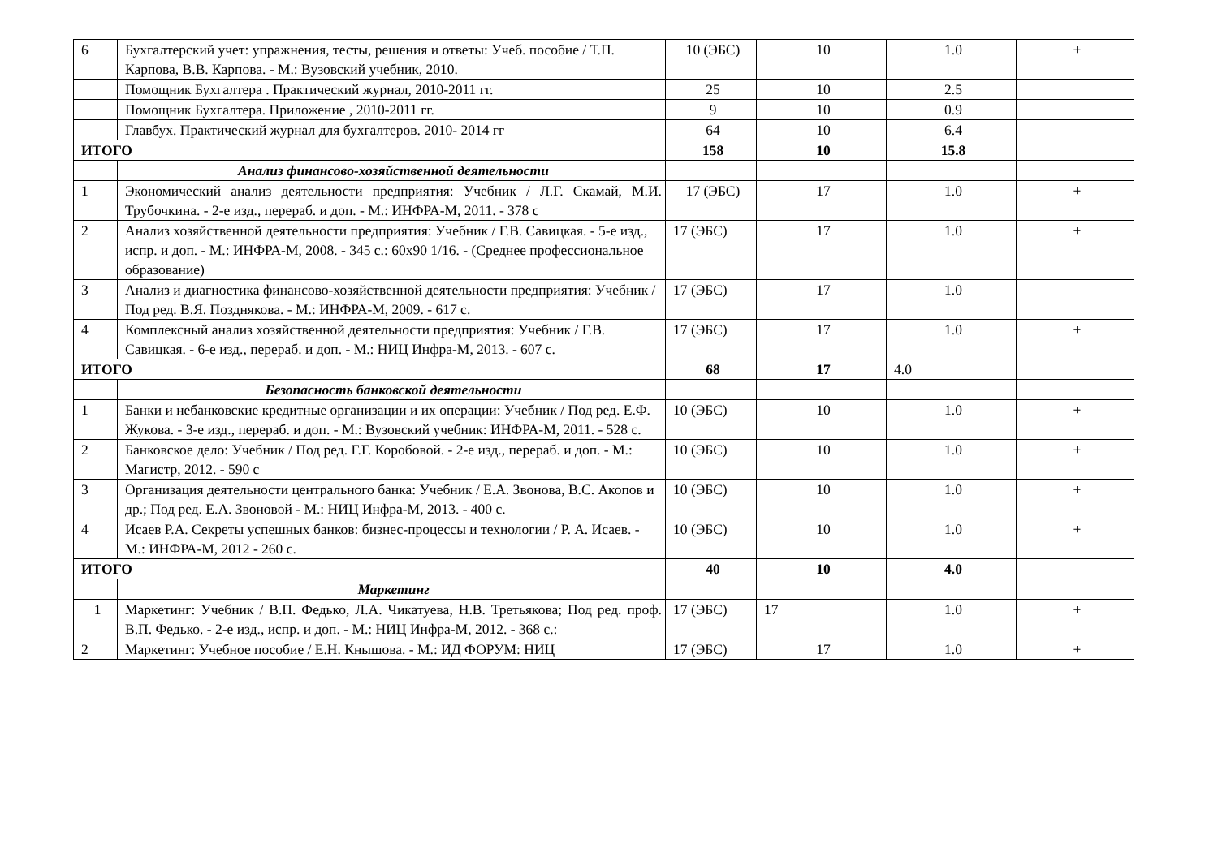| 6 | Бухгалтерский учет: упражнения, тесты, решения и ответы: Учеб. пособие / Т.П. Карпова, В.В. Карпова. - М.: Вузовский учебник, 2010. | 10 (ЭБС) | 10 | 1.0 | + |
| | Помощник Бухгалтера . Практический журнал, 2010-2011 гг. | 25 | 10 | 2.5 | |
| | Помощник Бухгалтера. Приложение , 2010-2011 гг. | 9 | 10 | 0.9 | |
| | Главбух. Практический журнал для бухгалтеров. 2010- 2014 гг | 64 | 10 | 6.4 | |
| ИТОГО | | 158 | 10 | 15.8 | |
| | Анализ финансово-хозяйственной деятельности | | | | |
| 1 | Экономический анализ деятельности предприятия: Учебник / Л.Г. Скамай, М.И. Трубочкина. - 2-е изд., перераб. и доп. - М.: ИНФРА-М, 2011. - 378 с | 17 (ЭБС) | 17 | 1.0 | + |
| 2 | Анализ хозяйственной деятельности предприятия: Учебник / Г.В. Савицкая. - 5-е изд., испр. и доп. - М.: ИНФРА-М, 2008. - 345 с.: 60x90 1/16. - (Среднее профессиональное образование) | 17 (ЭБС) | 17 | 1.0 | + |
| 3 | Анализ и диагностика финансово-хозяйственной деятельности предприятия: Учебник / Под ред. В.Я. Позднякова. - М.: ИНФРА-М, 2009. - 617 с. | 17 (ЭБС) | 17 | 1.0 | |
| 4 | Комплексный анализ хозяйственной деятельности предприятия: Учебник / Г.В. Савицкая. - 6-е изд., перераб. и доп. - М.: НИЦ Инфра-М, 2013. - 607 с. | 17 (ЭБС) | 17 | 1.0 | + |
| ИТОГО | | 68 | 17 | 4.0 | |
| | Безопасность банковской деятельности | | | | |
| 1 | Банки и небанковские кредитные организации и их операции: Учебник / Под ред. Е.Ф. Жукова. - 3-е изд., перераб. и доп. - М.: Вузовский учебник: ИНФРА-М, 2011. - 528 с. | 10 (ЭБС) | 10 | 1.0 | + |
| 2 | Банковское дело: Учебник / Под ред. Г.Г. Коробовой. - 2-е изд., перераб. и доп. - М.: Магистр, 2012. - 590 с | 10 (ЭБС) | 10 | 1.0 | + |
| 3 | Организация деятельности центрального банка: Учебник / Е.А. Звонова, В.С. Акопов и др.; Под ред. Е.А. Звоновой - М.: НИЦ Инфра-М, 2013. - 400 с. | 10 (ЭБС) | 10 | 1.0 | + |
| 4 | Исаев Р.А. Секреты успешных банков: бизнес-процессы и технологии / Р. А. Исаев. - М.: ИНФРА-М, 2012 - 260 с. | 10 (ЭБС) | 10 | 1.0 | + |
| ИТОГО | | 40 | 10 | 4.0 | |
| | Маркетинг | | | | |
| 1 | Маркетинг: Учебник / В.П. Федько, Л.А. Чикатуева, Н.В. Третьякова; Под ред. проф. В.П. Федько. - 2-е изд., испр. и доп. - М.: НИЦ Инфра-М, 2012. - 368 с.: | 17 (ЭБС) | 17 | 1.0 | + |
| 2 | Маркетинг: Учебное пособие / Е.Н. Кнышова. - М.: ИД ФОРУМ: НИЦ | 17 (ЭБС) | 17 | 1.0 | + |